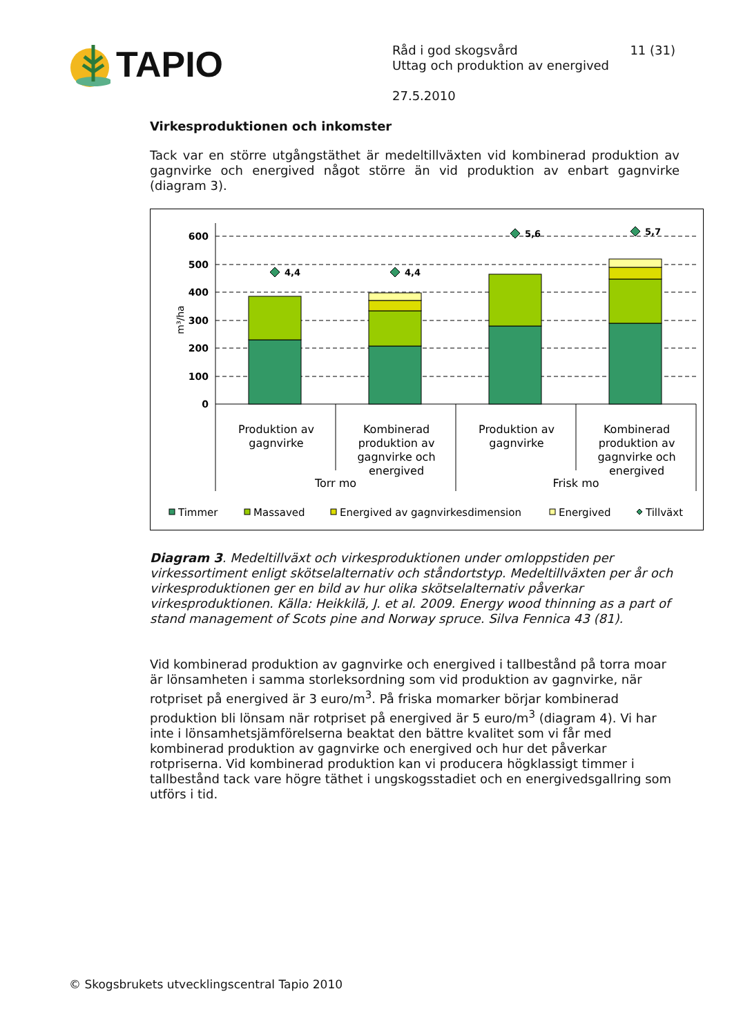TAPIO
Råd i god skogsvård 11 (31)
Uttag och produktion av energived
27.5.2010
Virkesproduktionen och inkomster
Tack var en större utgångstäthet är medeltillväxten vid kombinerad produktion av gagnvirke och energived något större än vid produktion av enbart gagnvirke (diagram 3).
600
500
400
300
200
100
0
m³/ha
4,4
4,4
5,6
5,7
Produktion av
gagnvirke
Kombinerad
produktion av
gagnvirke och
energived
Produktion av
gagnvirke
Kombinerad
produktion av
gagnvirke och
energived
Torr mo
Frisk mo
Timmer
Massaved
Energived av gagnvirkesdimension
Energived
Tillväxt
Diagram 3. Medeltillväxt och virkesproduktionen under omloppstiden per virkessortiment enligt skötselalternativ och ståndortstyp. Medeltillväxten per år och virkesproduktionen ger en bild av hur olika skötselalternativ påverkar virkesproduktionen. Källa: Heikkilä, J. et al. 2009. Energy wood thinning as a part of stand management of Scots pine and Norway spruce. Silva Fennica 43 (81).
Vid kombinerad produktion av gagnvirke och energived i tallbestånd på torra moar är lönsamheten i samma storleksordning som vid produktion av gagnvirke, när rotpriset på energived är 3 euro/m<sup>3</sup>. På friska momarker börjar kombinerad produktion bli lönsam när rotpriset på energived är 5 euro/m<sup>3</sup> (diagram 4). Vi har inte i lönsamhetsjämförelserna beaktat den bättre kvalitet som vi får med kombinerad produktion av gagnvirke och energived och hur det påverkar rotpriserna. Vid kombinerad produktion kan vi producera högklassigt timmer i tallbestånd tack vare högre täthet i ungskogsstadiet och en energivedsgallring som utförs i tid.
© Skogsbrukets utvecklingscentral Tapio 2010